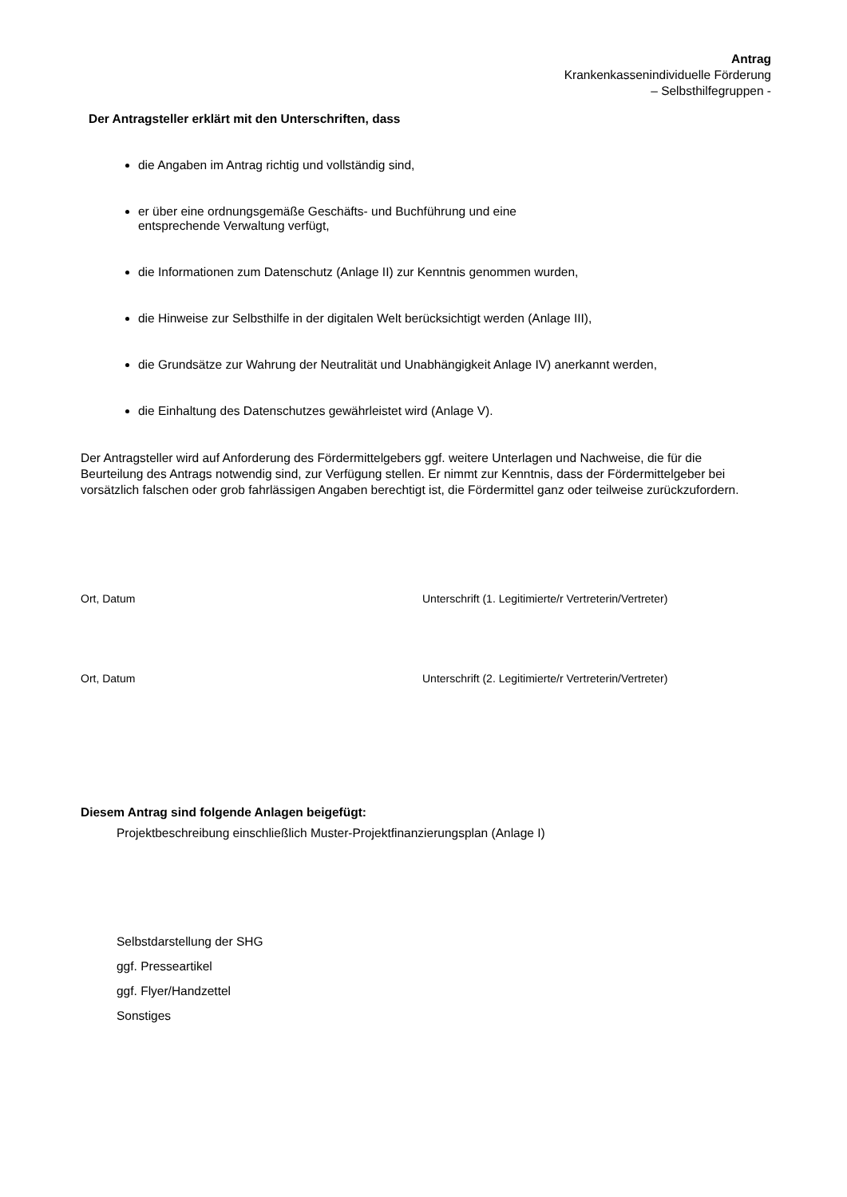Antrag
Krankenkassenindividuelle Förderung
– Selbsthilfegruppen -
Der Antragsteller erklärt mit den Unterschriften, dass
die Angaben im Antrag richtig und vollständig sind,
er über eine ordnungsgemäße Geschäfts- und Buchführung und eine
entsprechende Verwaltung verfügt,
die Informationen zum Datenschutz (Anlage II) zur Kenntnis genommen wurden,
die Hinweise zur Selbsthilfe in der digitalen Welt berücksichtigt werden (Anlage III),
die Grundsätze zur Wahrung der Neutralität und Unabhängigkeit Anlage IV) anerkannt werden,
die Einhaltung des Datenschutzes gewährleistet wird (Anlage V).
Der Antragsteller wird auf Anforderung des Fördermittelgebers ggf. weitere Unterlagen und Nachweise, die für die Beurteilung des Antrags notwendig sind, zur Verfügung stellen. Er nimmt zur Kenntnis, dass der Fördermittelgeber bei vorsätzlich falschen oder grob fahrlässigen Angaben berechtigt ist, die Fördermittel ganz oder teilweise zurückzufordern.
Ort, Datum Unterschrift (1. Legitimierte/r Vertreterin/Vertreter)
Ort, Datum Unterschrift (2. Legitimierte/r Vertreterin/Vertreter)
Diesem Antrag sind folgende Anlagen beigefügt:
Projektbeschreibung einschließlich Muster-Projektfinanzierungsplan (Anlage I)
Selbstdarstellung der SHG
ggf. Presseartikel
ggf. Flyer/Handzettel
Sonstiges